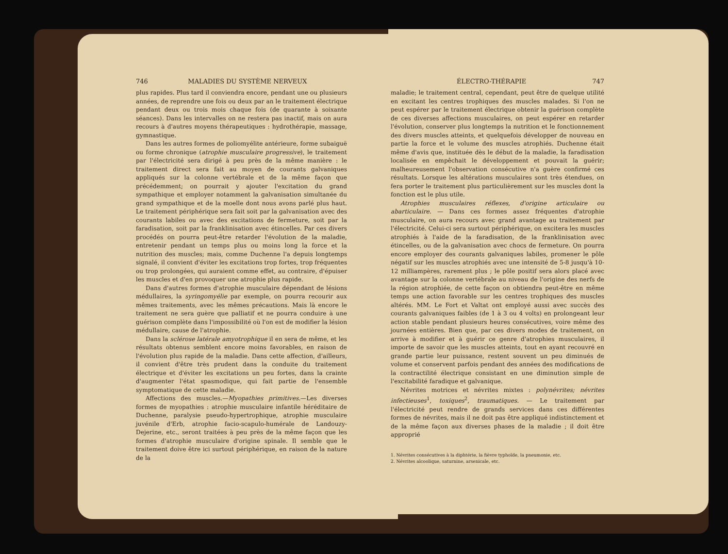746 MALADIES DU SYSTÈME NERVEUX
plus rapides. Plus tard il conviendra encore, pendant une ou plusieurs années, de reprendre une fois ou deux par an le traitement électrique pendant deux ou trois mois chaque fois (de quarante à soixante séances). Dans les intervalles on ne restera pas inactif, mais on aura recours à d'autres moyens thérapeutiques : hydrothérapie, massage, gymnastique.
Dans les autres formes de poliomyélite antérieure, forme subaiguë ou forme chronique (atrophie musculaire progressive), le traitement par l'électricité sera dirigé à peu près de la même manière : le traitement direct sera fait au moyen de courants galvaniques appliqués sur la colonne vertébrale et de la même façon que précédemment; on pourrait y ajouter l'excitation du grand sympathique et employer notamment la galvanisation simultanée du grand sympathique et de la moelle dont nous avons parlé plus haut. Le traitement périphérique sera fait soit par la galvanisation avec des courants labiles ou avec des excitations de fermeture, soit par la faradisation, soit par la franklinisation avec étincelles. Par ces divers procédés on pourra peut-être retarder l'évolution de la maladie, entretenir pendant un temps plus ou moins long la force et la nutrition des muscles; mais, comme Duchenne l'a depuis longtemps signalé, il convient d'éviter les excitations trop fortes, trop fréquentes ou trop prolongées, qui auraient comme effet, au contraire, d'épuiser les muscles et d'en provoquer une atrophie plus rapide.
Dans d'autres formes d'atrophie musculaire dépendant de lésions médullaires, la syringomyélie par exemple, on pourra recourir aux mêmes traitements, avec les mêmes précautions. Mais là encore le traitement ne sera guère que palliatif et ne pourra conduire à une guérison complète dans l'impossibilité où l'on est de modifier la lésion médullaire, cause de l'atrophie.
Dans la sclérose latérale amyotrophique il en sera de même, et les résultats obtenus semblent encore moins favorables, en raison de l'évolution plus rapide de la maladie. Dans cette affection, d'ailleurs, il convient d'être très prudent dans la conduite du traitement électrique et d'éviter les excitations un peu fortes, dans la crainte d'augmenter l'état spasmodique, qui fait partie de l'ensemble symptomatique de cette maladie.
Affections des muscles.—Myopathies primitives.—Les diverses formes de myopathies : atrophie musculaire infantile héréditaire de Duchenne, paralysie pseudo-hypertrophique, atrophie musculaire juvénile d'Erb, atrophie facio-scapulo-humérale de Landouzy-Dejerine, etc., seront traitées à peu près de la même façon que les formes d'atrophie musculaire d'origine spinale. Il semble que le traitement doive être ici surtout périphérique, en raison de la nature de la
ÉLECTRO-THÉRAPIE 747
maladie; le traitement central, cependant, peut être de quelque utilité en excitant les centres trophiques des muscles malades. Si l'on ne peut espérer par le traitement électrique obtenir la guérison complète de ces diverses affections musculaires, on peut espérer en retarder l'évolution, conserver plus longtemps la nutrition et le fonctionnement des divers muscles atteints, et quelquefois développer de nouveau en partie la force et le volume des muscles atrophiés. Duchenne était même d'avis que, instituée dès le début de la maladie, la faradisation localisée en empêchait le développement et pouvait la guérir; malheureusement l'observation consécutive n'a guère confirmé ces résultats. Lorsque les altérations musculaires sont très étendues, on fera porter le traitement plus particulièrement sur les muscles dont la fonction est le plus utile.
Atrophies musculaires réflexes, d'origine articulaire ou abarticulaire. — Dans ces formes assez fréquentes d'atrophie musculaire, on aura recours avec grand avantage au traitement par l'électricité. Celui-ci sera surtout périphérique, on excitera les muscles atrophiés à l'aide de la faradisation, de la franklinisation avec étincelles, ou de la galvanisation avec chocs de fermeture. On pourra encore employer des courants galvaniques labiles, promener le pôle négatif sur les muscles atrophiés avec une intensité de 5-8 jusqu'à 10-12 milliampères, rarement plus ; le pôle positif sera alors placé avec avantage sur la colonne vertébrale au niveau de l'origine des nerfs de la région atrophiée, de cette façon on obtiendra peut-être en même temps une action favorable sur les centres trophiques des muscles altérés. MM. Le Fort et Valtat ont employé aussi avec succès des courants galvaniques faibles (de 1 à 3 ou 4 volts) en prolongeant leur action stable pendant plusieurs heures consécutives, voire même des journées entières. Bien que, par ces divers modes de traitement, on arrive à modifier et à guérir ce genre d'atrophies musculaires, il importe de savoir que les muscles atteints, tout en ayant recouvré en grande partie leur puissance, restent souvent un peu diminués de volume et conservent parfois pendant des années des modifications de la contractilité électrique consistant en une diminution simple de l'excitabilité faradique et galvanique.
Névrites motrices et névrites mixtes : polynévrites; névrites infectieuses<sup>1</sup>, toxiques<sup>2</sup>, traumatiques. — Le traitement par l'électricité peut rendre de grands services dans ces différentes formes de névrites, mais il ne doit pas être appliqué indistinctement et de la même façon aux diverses phases de la maladie ; il doit être approprié
1. Névrites consécutives à la diphtérie, la fièvre typhoïde, la pneumonie, etc.
2. Névrites alcoolique, saturnine, arsenicale, etc.